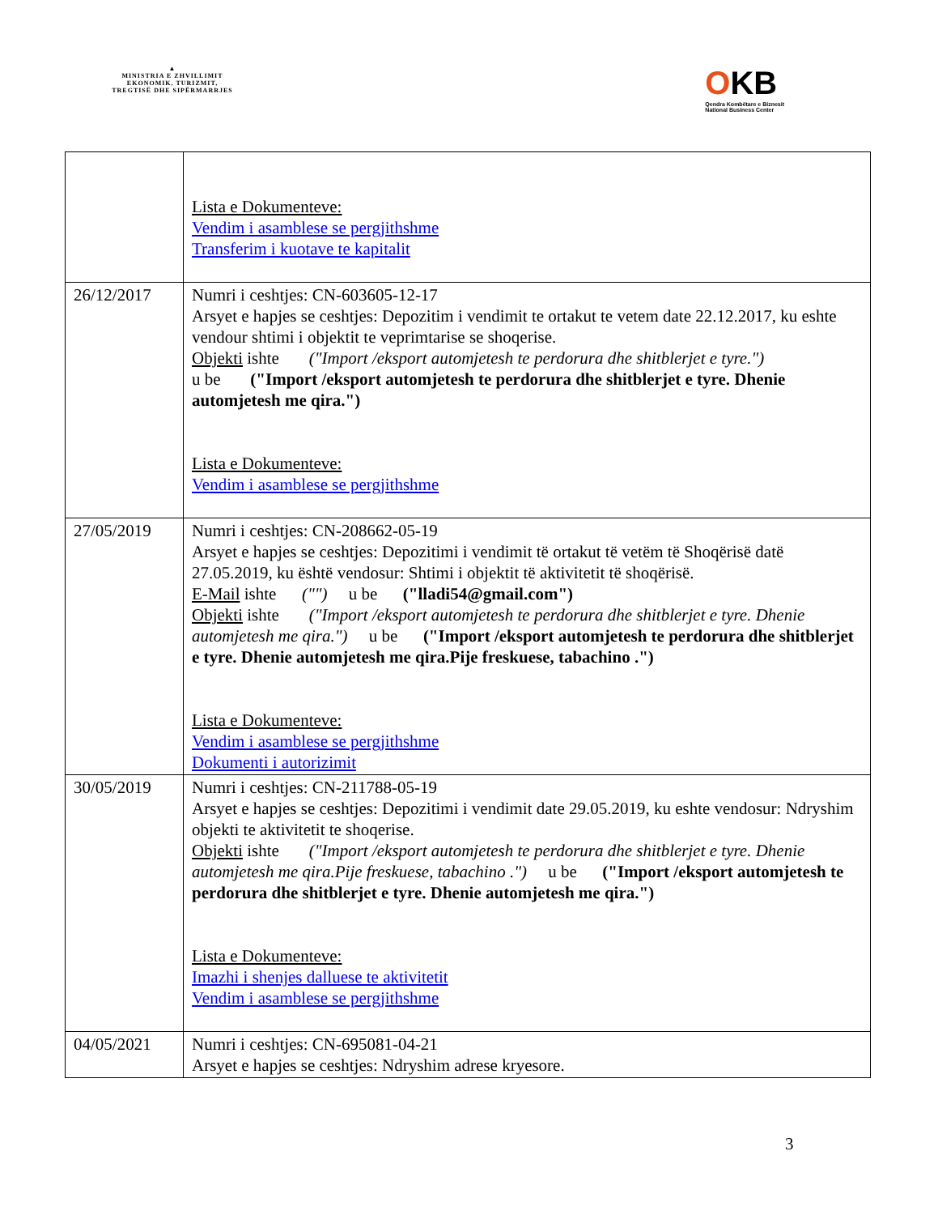▲
MINISTRIA E ZHVILLIMIT
EKONOMIK, TURIZMIT,
TREGTISË DHE SIPËRMARRJES
OKB
Qendra Kombëtare e Biznesit
National Business Center
| | Lista e Dokumenteve: Vendim i asamblese se pergjithshme Transferim i kuotave te kapitalit |
| 26/12/2017 | Numri i ceshtjes: CN-603605-12-17 Arsyet e hapjes se ceshtjes: Depozitim i vendimit te ortakut te vetem date 22.12.2017, ku eshte vendour shtimi i objektit te veprimtarise se shoqerise. Objekti ishte ("Import /eksport automjetesh te perdorura dhe shitblerjet e tyre.") u be ("Import /eksport automjetesh te perdorura dhe shitblerjet e tyre. Dhenie automjetesh me qira.") Lista e Dokumenteve: Vendim i asamblese se pergjithshme |
| 27/05/2019 | Numri i ceshtjes: CN-208662-05-19 Arsyet e hapjes se ceshtjes: Depozitimi i vendimit të ortakut të vetëm të Shoqërisë datë 27.05.2019, ku është vendosur: Shtimi i objektit të aktivitetit të shoqërisë. E-Mail ishte ("") u be ("lladi54@gmail.com") Objekti ishte ("Import /eksport automjetesh te perdorura dhe shitblerjet e tyre. Dhenie automjetesh me qira.") u be ("Import /eksport automjetesh te perdorura dhe shitblerjet e tyre. Dhenie automjetesh me qira.Pije freskuese, tabachino .") Lista e Dokumenteve: Vendim i asamblese se pergjithshme Dokumenti i autorizimit |
| 30/05/2019 | Numri i ceshtjes: CN-211788-05-19 Arsyet e hapjes se ceshtjes: Depozitimi i vendimit date 29.05.2019, ku eshte vendosur: Ndryshim objekti te aktivitetit te shoqerise. Objekti ishte ("Import /eksport automjetesh te perdorura dhe shitblerjet e tyre. Dhenie automjetesh me qira.Pije freskuese, tabachino .") u be ("Import /eksport automjetesh te perdorura dhe shitblerjet e tyre. Dhenie automjetesh me qira.") Lista e Dokumenteve: Imazhi i shenjes dalluese te aktivitetit Vendim i asamblese se pergjithshme |
| 04/05/2021 | Numri i ceshtjes: CN-695081-04-21 Arsyet e hapjes se ceshtjes: Ndryshim adrese kryesore. |
3